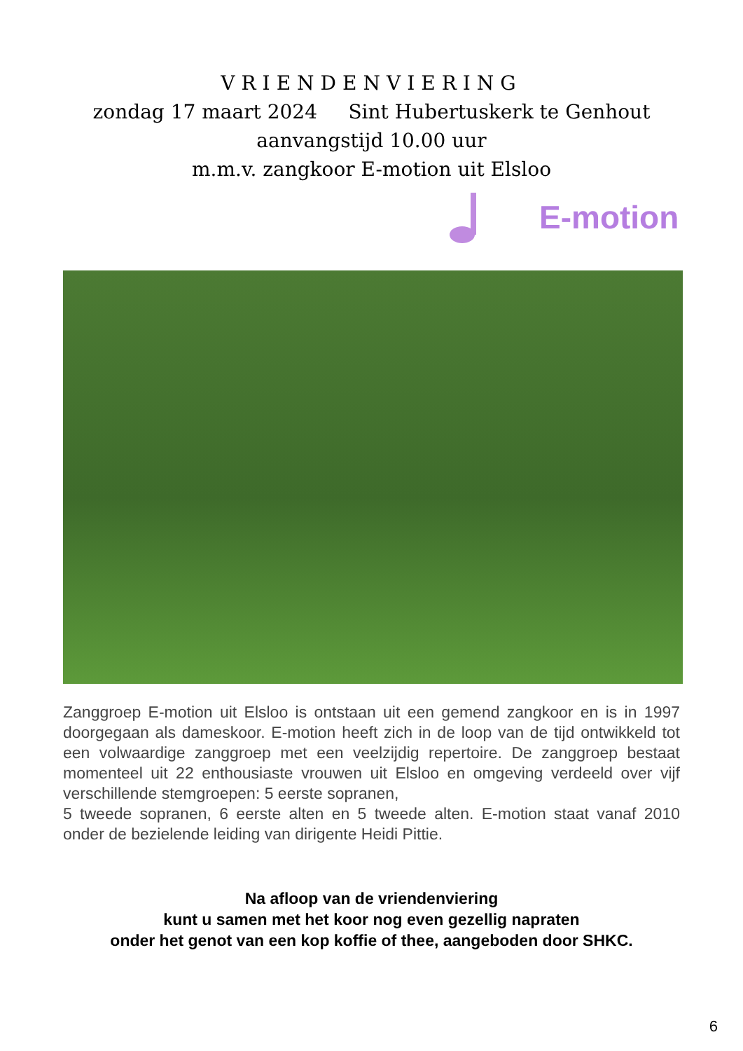VRIENDENVIERING
zondag 17 maart 2024 Sint Hubertuskerk te Genhout
aanvangstijd 10.00 uur
m.m.v. zangkoor E-motion uit Elsloo
E-motion
Zanggroep E-motion uit Elsloo is ontstaan uit een gemend zangkoor en is in 1997 doorgegaan als dameskoor. E-motion heeft zich in de loop van de tijd ontwikkeld tot een volwaardige zanggroep met een veelzijdig repertoire. De zanggroep bestaat momenteel uit 22 enthousiaste vrouwen uit Elsloo en omgeving verdeeld over vijf verschillende stemgroepen: 5 eerste sopranen,
5 tweede sopranen, 6 eerste alten en 5 tweede alten. E-motion staat vanaf 2010 onder de bezielende leiding van dirigente Heidi Pittie.
Na afloop van de vriendenviering
kunt u samen met het koor nog even gezellig napraten
onder het genot van een kop koffie of thee, aangeboden door SHKC.
6